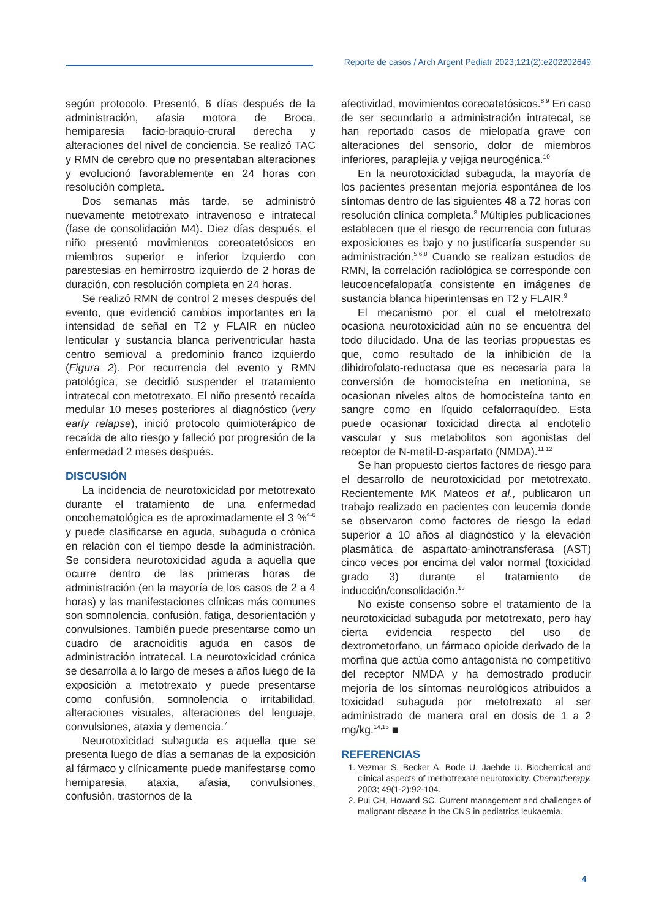Reporte de casos / Arch Argent Pediatr 2023;121(2):e202202649
según protocolo. Presentó, 6 días después de la administración, afasia motora de Broca, hemiparesia facio-braquio-crural derecha y alteraciones del nivel de conciencia. Se realizó TAC y RMN de cerebro que no presentaban alteraciones y evolucionó favorablemente en 24 horas con resolución completa.
Dos semanas más tarde, se administró nuevamente metotrexato intravenoso e intratecal (fase de consolidación M4). Diez días después, el niño presentó movimientos coreoatetósicos en miembros superior e inferior izquierdo con parestesias en hemirrostro izquierdo de 2 horas de duración, con resolución completa en 24 horas.
Se realizó RMN de control 2 meses después del evento, que evidenció cambios importantes en la intensidad de señal en T2 y FLAIR en núcleo lenticular y sustancia blanca periventricular hasta centro semioval a predominio franco izquierdo (Figura 2). Por recurrencia del evento y RMN patológica, se decidió suspender el tratamiento intratecal con metotrexato. El niño presentó recaída medular 10 meses posteriores al diagnóstico (very early relapse), inició protocolo quimioterápico de recaída de alto riesgo y falleció por progresión de la enfermedad 2 meses después.
DISCUSIÓN
La incidencia de neurotoxicidad por metotrexato durante el tratamiento de una enfermedad oncohematológica es de aproximadamente el 3 %<sup>4-6</sup> y puede clasificarse en aguda, subaguda o crónica en relación con el tiempo desde la administración. Se considera neurotoxicidad aguda a aquella que ocurre dentro de las primeras horas de administración (en la mayoría de los casos de 2 a 4 horas) y las manifestaciones clínicas más comunes son somnolencia, confusión, fatiga, desorientación y convulsiones. También puede presentarse como un cuadro de aracnoiditis aguda en casos de administración intratecal. La neurotoxicidad crónica se desarrolla a lo largo de meses a años luego de la exposición a metotrexato y puede presentarse como confusión, somnolencia o irritabilidad, alteraciones visuales, alteraciones del lenguaje, convulsiones, ataxia y demencia.<sup>7</sup>
Neurotoxicidad subaguda es aquella que se presenta luego de días a semanas de la exposición al fármaco y clínicamente puede manifestarse como hemiparesia, ataxia, afasia, convulsiones, confusión, trastornos de la
afectividad, movimientos coreoatetósicos.<sup>8,9</sup> En caso de ser secundario a administración intratecal, se han reportado casos de mielopatía grave con alteraciones del sensorio, dolor de miembros inferiores, paraplejia y vejiga neurogénica.<sup>10</sup>
En la neurotoxicidad subaguda, la mayoría de los pacientes presentan mejoría espontánea de los síntomas dentro de las siguientes 48 a 72 horas con resolución clínica completa.<sup>8</sup> Múltiples publicaciones establecen que el riesgo de recurrencia con futuras exposiciones es bajo y no justificaría suspender su administración.<sup>5,6,8</sup> Cuando se realizan estudios de RMN, la correlación radiológica se corresponde con leucoencefalopatía consistente en imágenes de sustancia blanca hiperintensas en T2 y FLAIR.<sup>9</sup>
El mecanismo por el cual el metotrexato ocasiona neurotoxicidad aún no se encuentra del todo dilucidado. Una de las teorías propuestas es que, como resultado de la inhibición de la dihidrofolato-reductasa que es necesaria para la conversión de homocisteína en metionina, se ocasionan niveles altos de homocisteína tanto en sangre como en líquido cefalorraquídeo. Esta puede ocasionar toxicidad directa al endotelio vascular y sus metabolitos son agonistas del receptor de N-metil-D-aspartato (NMDA).<sup>11,12</sup>
Se han propuesto ciertos factores de riesgo para el desarrollo de neurotoxicidad por metotrexato. Recientemente MK Mateos et al., publicaron un trabajo realizado en pacientes con leucemia donde se observaron como factores de riesgo la edad superior a 10 años al diagnóstico y la elevación plasmática de aspartato-aminotransferasa (AST) cinco veces por encima del valor normal (toxicidad grado 3) durante el tratamiento de inducción/consolidación.<sup>13</sup>
No existe consenso sobre el tratamiento de la neurotoxicidad subaguda por metotrexato, pero hay cierta evidencia respecto del uso de dextrometorfano, un fármaco opioide derivado de la morfina que actúa como antagonista no competitivo del receptor NMDA y ha demostrado producir mejoría de los síntomas neurológicos atribuidos a toxicidad subaguda por metotrexato al ser administrado de manera oral en dosis de 1 a 2 mg/kg.<sup>14,15</sup> ■
REFERENCIAS
1. Vezmar S, Becker A, Bode U, Jaehde U. Biochemical and clinical aspects of methotrexate neurotoxicity. Chemotherapy. 2003; 49(1-2):92-104.
2. Pui CH, Howard SC. Current management and challenges of malignant disease in the CNS in pediatrics leukaemia.
4